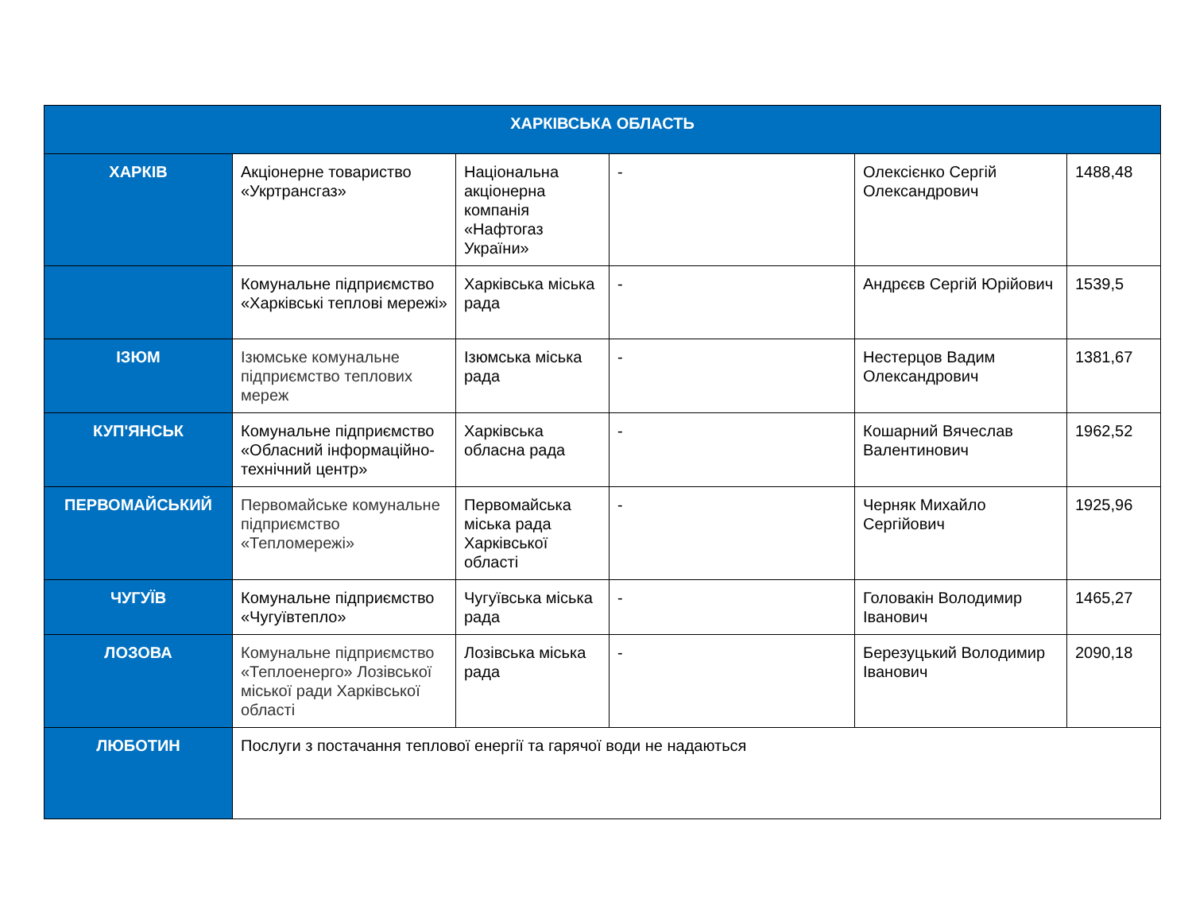| ХАРКІВСЬКА ОБЛАСТЬ | | | | | |
| --- | --- | --- | --- | --- | --- |
| ХАРКІВ | Акціонерне товариство «Укртрансгаз» | Національна акціонерна компанія «Нафтогаз України» | - | Олексієнко Сергій Олександрович | 1488,48 |
| | Комунальне підприємство «Харківські теплові мережі» | Харківська міська рада | - | Андрєєв Сергій Юрійович | 1539,5 |
| ІЗЮМ | Ізюмське комунальне підприємство теплових мереж | Ізюмська міська рада | - | Нестерцов Вадим Олександрович | 1381,67 |
| КУП'ЯНСЬК | Комунальне підприємство «Обласний інформаційно-технічний центр» | Харківська обласна рада | - | Кошарний Вячеслав Валентинович | 1962,52 |
| ПЕРВОМАЙСЬКИЙ | Первомайське комунальне підприємство «Тепломережі» | Первомайська міська рада Харківської області | - | Черняк Михайло Сергійович | 1925,96 |
| ЧУГУЇВ | Комунальне підприємство «Чугуївтепло» | Чугуївська міська рада | - | Головакін Володимир Іванович | 1465,27 |
| ЛОЗОВА | Комунальне підприємство «Теплоенерго» Лозівської міської ради Харківської області | Лозівська міська рада | - | Березуцький Володимир Іванович | 2090,18 |
| ЛЮБОТИН | Послуги з постачання теплової енергії та гарячої води не надаються | | | | |